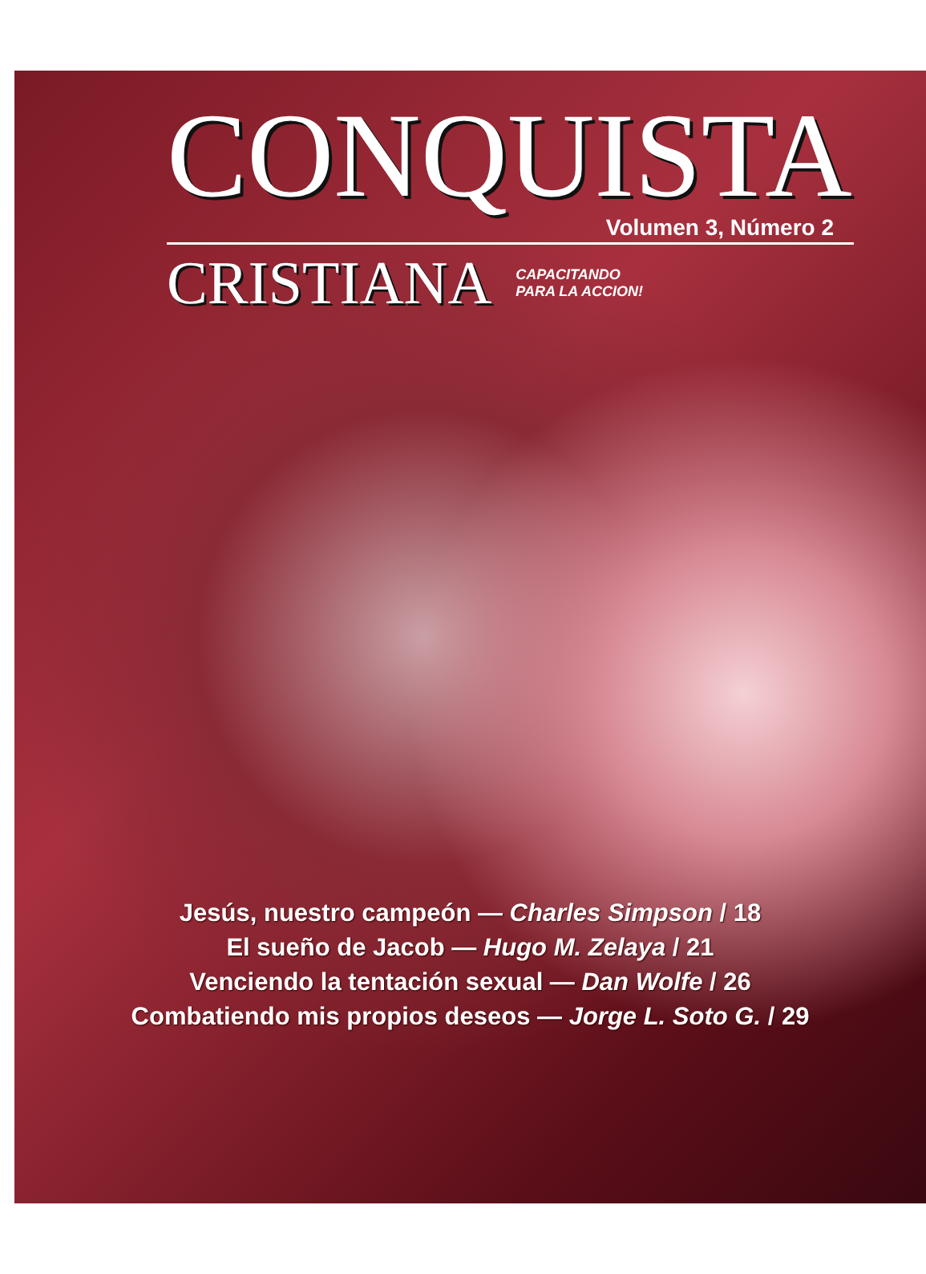CONQUISTA
Volumen 3, Número 2
CRISTIANA
CAPACITANDO
PARA LA ACCION!
Jesús, nuestro campeón — Charles Simpson / 18
El sueño de Jacob — Hugo M. Zelaya / 21
Venciendo la tentación sexual — Dan Wolfe / 26
Combatiendo mis propios deseos — Jorge L. Soto G. / 29